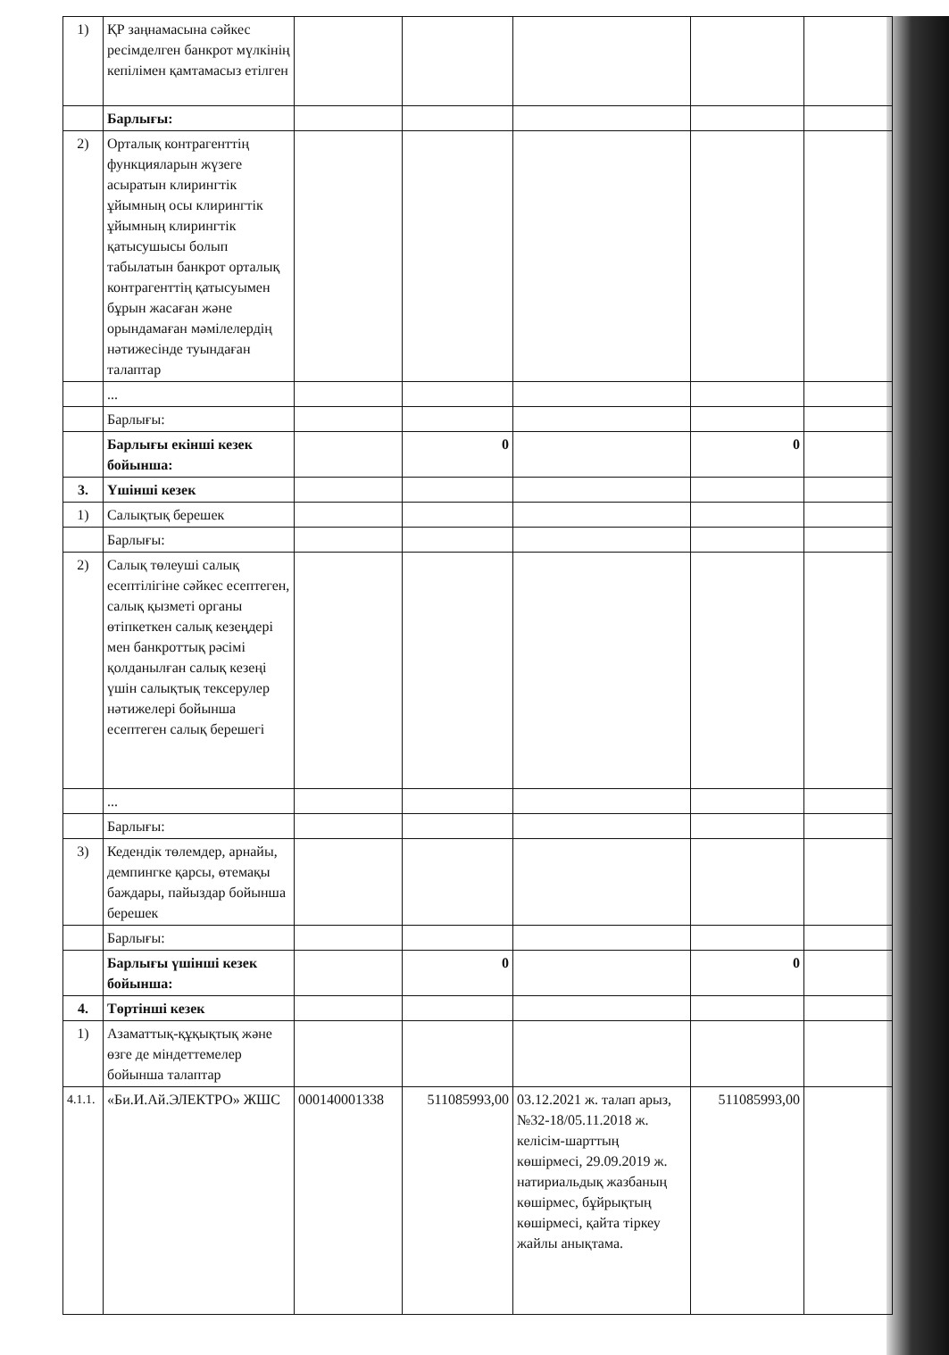| 1) | ҚР заңнамасына сәйкес ресімделген банкрот мүлкінің кепілімен қамтамасыз етілген | | | | | |
| | Барлығы: | | | | | |
| 2) | Орталық контрагенттің функцияларын жүзеге асыратын клирингтік ұйымның осы клирингтік ұйымның клирингтік қатысушысы болып табылатын банкрот орталық контрагенттің қатысуымен бұрын жасаған және орындамаған мәмілелердің нәтижесінде туындаған талаптар | | | | | |
| | ... | | | | | |
| | Барлығы: | | | | | |
| | Барлығы екінші кезек бойынша: | | 0 | | 0 | |
| 3. | Үшінші кезек | | | | | |
| 1) | Салықтық берешек | | | | | |
| | Барлығы: | | | | | |
| 2) | Салық төлеуші салық есептілігіне сәйкес есептеген, салық қызметі органы өтіпкеткен салық кезеңдері мен банкроттық рәсімі қолданылған салық кезеңі үшін салықтық тексерулер нәтижелері бойынша есептеген салық берешегі | | | | | |
| | ... | | | | | |
| | Барлығы: | | | | | |
| 3) | Кедендік төлемдер, арнайы, демпингке қарсы, өтемақы баждары, пайыздар бойынша берешек | | | | | |
| | Барлығы: | | | | | |
| | Барлығы үшінші кезек бойынша: | | 0 | | 0 | |
| 4. | Төртінші кезек | | | | | |
| 1) | Азаматтық-құқықтық және өзге де міндеттемелер бойынша талаптар | | | | | |
| 4.1.1. | «Би.И.Ай.ЭЛЕКТРО» ЖШС | 000140001338 | 511085993,00 | 03.12.2021 ж. талап арыз, №32-18/05.11.2018 ж. келісім-шарттың көшірмесі, 29.09.2019 ж. натириальдық жазбаның көшірмес, бұйрықтың көшірмесі, қайта тіркеу жайлы анықтама. | 511085993,00 | |